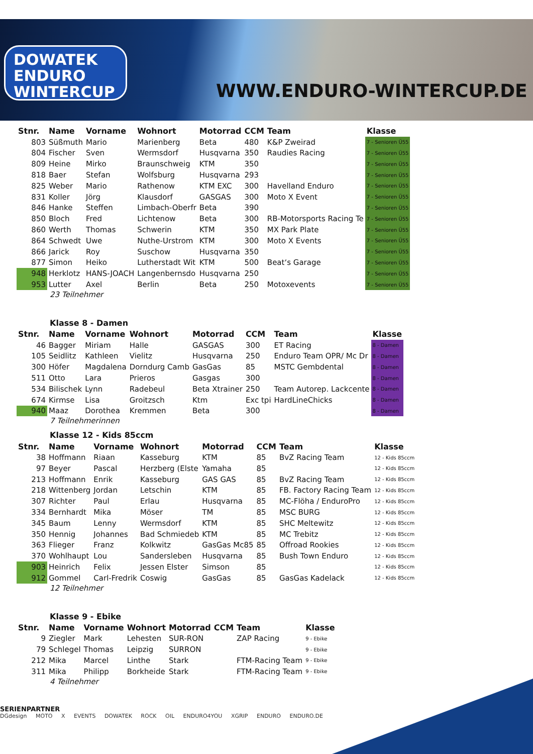DOWATEK
ENDURO
WINTERCUP
WWW.ENDURO-WINTERCUP.DE
| Stnr. | Name | Vorname | Wohnort | Motorrad | CCM | Team | Klasse |
| --- | --- | --- | --- | --- | --- | --- | --- |
| 803 | Süßmuth | Mario | Marienberg | Beta | 480 | K&P Zweirad | 7 - Senioren Ü55 |
| 804 | Fischer | Sven | Wermsdorf | Husqvarna | 350 | Raudies Racing | 7 - Senioren Ü55 |
| 809 | Heine | Mirko | Braunschweig | KTM | 350 | | 7 - Senioren Ü55 |
| 818 | Baer | Stefan | Wolfsburg | Husqvarna | 293 | | 7 - Senioren Ü55 |
| 825 | Weber | Mario | Rathenow | KTM EXC | 300 | Havelland Enduro | 7 - Senioren Ü55 |
| 831 | Koller | Jörg | Klausdorf | GASGAS | 300 | Moto X Event | 7 - Senioren Ü55 |
| 846 | Hanke | Steffen | Limbach-Oberfr | Beta | 390 | | 7 - Senioren Ü55 |
| 850 | Bloch | Fred | Lichtenow | Beta | 300 | RB-Motorsports Racing Te | 7 - Senioren Ü55 |
| 860 | Werth | Thomas | Schwerin | KTM | 350 | MX Park Plate | 7 - Senioren Ü55 |
| 864 | Schwedt | Uwe | Nuthe-Urstrom | KTM | 300 | Moto X Events | 7 - Senioren Ü55 |
| 866 | Jarick | Roy | Suschow | Husqvarna | 350 | | 7 - Senioren Ü55 |
| 877 | Simon | Heiko | Lutherstadt Wit | KTM | 500 | Beat‘s Garage | 7 - Senioren Ü55 |
| 948 | Herklotz | HANS-JOACH | Langenbernsdo | Husqvarna | 250 | | 7 - Senioren Ü55 |
| 953 | Lutter | Axel | Berlin | Beta | 250 | Motoxevents | 7 - Senioren Ü55 |
23 Teilnehmer
Klasse 8 - Damen
| Stnr. | Name | Vorname | Wohnort | Motorrad | CCM | Team | Klasse |
| --- | --- | --- | --- | --- | --- | --- | --- |
| 46 | Bagger | Miriam | Halle | GASGAS | 300 | ET Racing | 8 - Damen |
| 105 | Seidlitz | Kathleen | Vielitz | Husqvarna | 250 | Enduro Team OPR/ Mc Dr | 8 - Damen |
| 300 | Höfer | Magdalena | Dorndurg Camb | GasGas | 85 | MSTC Gembdental | 8 - Damen |
| 511 | Otto | Lara | Prieros | Gasgas | 300 | | 8 - Damen |
| 534 | Bilischek | Lynn | Radebeul | Beta Xtrainer | 250 | Team Autorep. Lackcente | 8 - Damen |
| 674 | Kirmse | Lisa | Groitzsch | Ktm | Exc tpi | HardLineChicks | 8 - Damen |
| 940 | Maaz | Dorothea | Kremmen | Beta | 300 | | 8 - Damen |
7 Teilnehmerinnen
Klasse 12 - Kids 85ccm
| Stnr. | Name | Vorname | Wohnort | Motorrad | CCM | Team | Klasse |
| --- | --- | --- | --- | --- | --- | --- | --- |
| 38 | Hoffmann | Riaan | Kasseburg | KTM | 85 | BvZ Racing Team | 12 - Kids 85ccm |
| 97 | Beyer | Pascal | Herzberg (Elste | Yamaha | 85 | | 12 - Kids 85ccm |
| 213 | Hoffmann | Enrik | Kasseburg | GAS GAS | 85 | BvZ Racing Team | 12 - Kids 85ccm |
| 218 | Wittenberg | Jordan | Letschin | KTM | 85 | FB. Factory Racing Team | 12 - Kids 85ccm |
| 307 | Richter | Paul | Erlau | Husqvarna | 85 | MC-Flöha / EnduroPro | 12 - Kids 85ccm |
| 334 | Bernhardt | Mika | Möser | TM | 85 | MSC BURG | 12 - Kids 85ccm |
| 345 | Baum | Lenny | Wermsdorf | KTM | 85 | SHC Meltewitz | 12 - Kids 85ccm |
| 350 | Hennig | Johannes | Bad Schmiedeb | KTM | 85 | MC Trebitz | 12 - Kids 85ccm |
| 363 | Flieger | Franz | Kolkwitz | GasGas Mc85 | 85 | Offroad Rookies | 12 - Kids 85ccm |
| 370 | Wohlhaupt | Lou | Sandersleben | Husqvarna | 85 | Bush Town Enduro | 12 - Kids 85ccm |
| 903 | Heinrich | Felix | Jessen Elster | Simson | 85 | | 12 - Kids 85ccm |
| 912 | Gommel | Carl-Fredrik | Coswig | GasGas | 85 | GasGas Kadelack | 12 - Kids 85ccm |
12 Teilnehmer
Klasse 9 - Ebike
| Stnr. | Name | Vorname | Wohnort | Motorrad | CCM | Team | Klasse |
| --- | --- | --- | --- | --- | --- | --- | --- |
| 9 | Ziegler | Mark | Lehesten | SUR-RON | | ZAP Racing | 9 - Ebike |
| 79 | Schlegel | Thomas | Leipzig | SURRON | | | 9 - Ebike |
| 212 | Mika | Marcel | Linthe | Stark | | FTM-Racing Team | 9 - Ebike |
| 311 | Mika | Philipp | Borkheide | Stark | | FTM-Racing Team | 9 - Ebike |
4 Teilnehmer
SERIENPARTNER
DGdesign MOTO X EVENTS DOWATEK ROCK OIL ENDURO4YOU XGRIP ENDURO ENDURO.DE